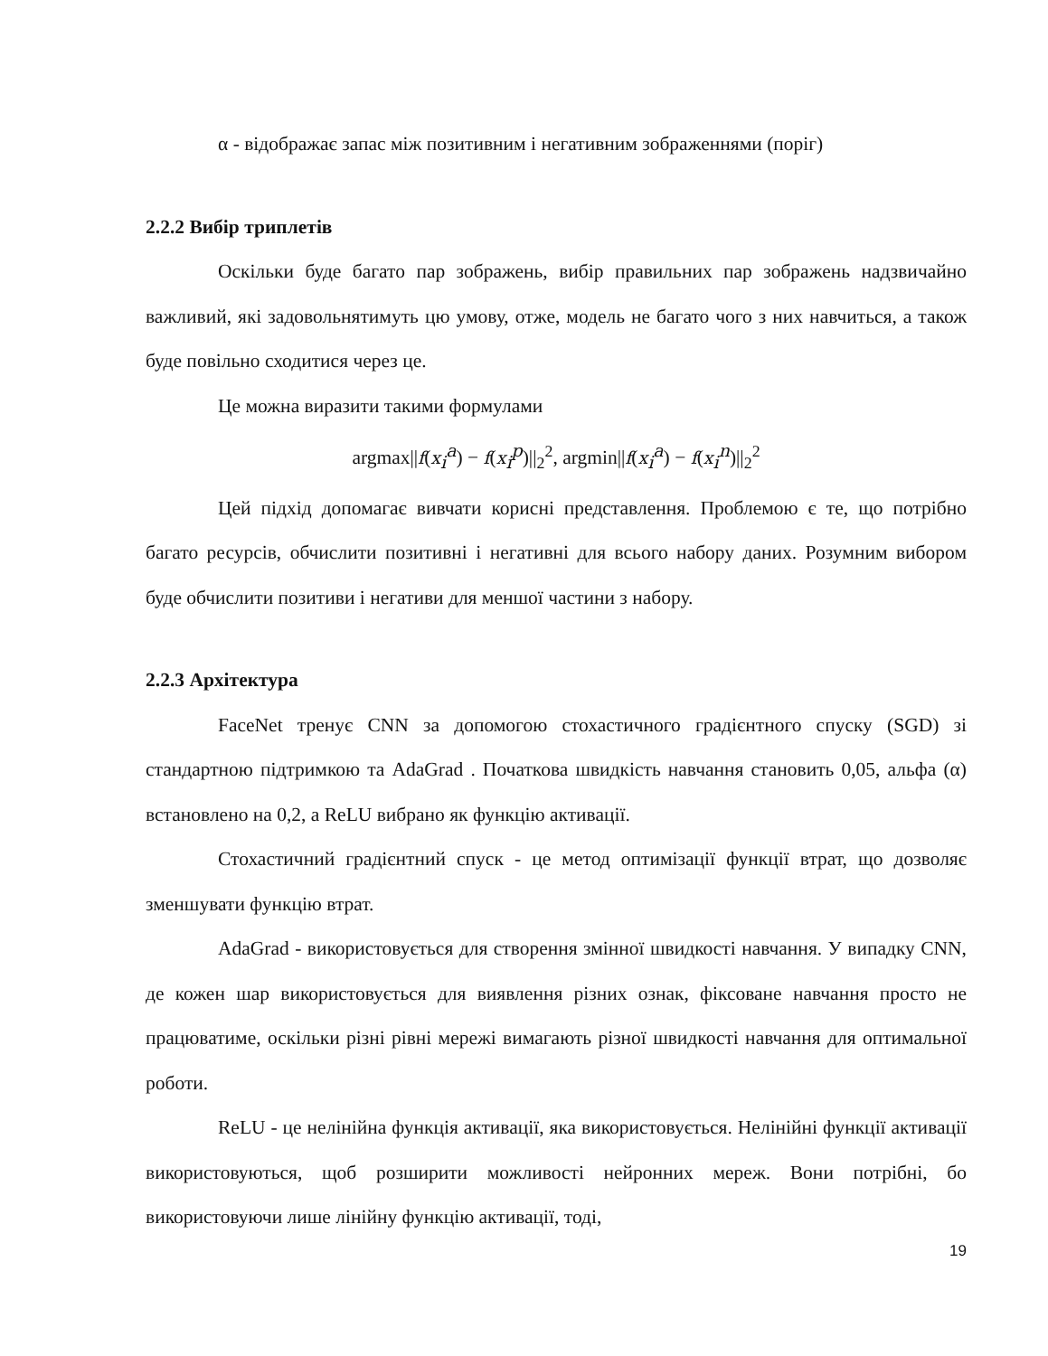α - відображає запас між позитивним і негативним зображеннями (поріг)
2.2.2 Вибір триплетів
Оскільки буде багато пар зображень, вибір правильних пар зображень надзвичайно важливий, які задовольнятимуть цю умову, отже, модель не багато чого з них навчиться, а також буде повільно сходитися через це.
Це можна виразити такими формулами
argmax||f(x<sub>i</sub><sup>a</sup>) − f(x<sub>i</sub><sup>p</sup>)||<sub>2</sub><sup>2</sup>, argmin||f(x<sub>i</sub><sup>a</sup>) − f(x<sub>i</sub><sup>n</sup>)||<sub>2</sub><sup>2</sup>
Цей підхід допомагає вивчати корисні представлення. Проблемою є те, що потрібно багато ресурсів, обчислити позитивні і негативні для всього набору даних. Розумним вибором буде обчислити позитиви і негативи для меншої частини з набору.
2.2.3 Архітектура
FaceNet тренує CNN за допомогою стохастичного градієнтного спуску (SGD) зі стандартною підтримкою та AdaGrad . Початкова швидкість навчання становить 0,05, альфа (α) встановлено на 0,2, а ReLU вибрано як функцію активації.
Стохастичний градієнтний спуск - це метод оптимізації функції втрат, що дозволяє зменшувати функцію втрат.
AdaGrad - використовується для створення змінної швидкості навчання. У випадку CNN, де кожен шар використовується для виявлення різних ознак, фіксоване навчання просто не працюватиме, оскільки різні рівні мережі вимагають різної швидкості навчання для оптимальної роботи.
ReLU - це нелінійна функція активації, яка використовується. Нелінійні функції активації використовуються, щоб розширити можливості нейронних мереж. Вони потрібні, бо використовуючи лише лінійну функцію активації, тоді,
19